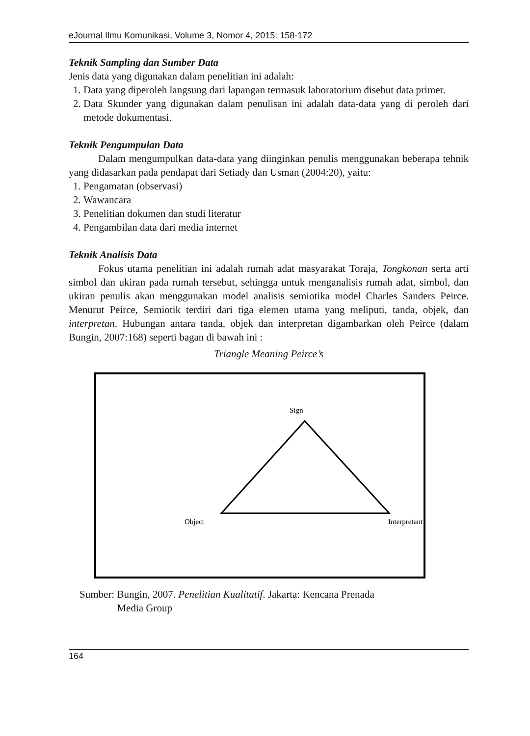eJournal Ilmu Komunikasi, Volume 3, Nomor 4, 2015: 158-172
Teknik Sampling dan Sumber Data
Jenis data yang digunakan dalam penelitian ini adalah:
1. Data yang diperoleh langsung dari lapangan termasuk laboratorium disebut data primer.
2. Data Skunder yang digunakan dalam penulisan ini adalah data-data yang di peroleh dari metode dokumentasi.
Teknik Pengumpulan Data
Dalam mengumpulkan data-data yang diinginkan penulis menggunakan beberapa tehnik yang didasarkan pada pendapat dari Setiady dan Usman (2004:20), yaitu:
1. Pengamatan (observasi)
2. Wawancara
3. Penelitian dokumen dan studi literatur
4. Pengambilan data dari media internet
Teknik Analisis Data
Fokus utama penelitian ini adalah rumah adat masyarakat Toraja, Tongkonan serta arti simbol dan ukiran pada rumah tersebut, sehingga untuk menganalisis rumah adat, simbol, dan ukiran penulis akan menggunakan model analisis semiotika model Charles Sanders Peirce. Menurut Peirce, Semiotik terdiri dari tiga elemen utama yang meliputi, tanda, objek, dan interpretan. Hubungan antara tanda, objek dan interpretan digambarkan oleh Peirce (dalam Bungin, 2007:168) seperti bagan di bawah ini :
Triangle Meaning Peirce’s
Sign
Object
Interpretant
Sumber: Bungin, 2007. Penelitian Kualitatif. Jakarta: Kencana Prenada
Media Group
164